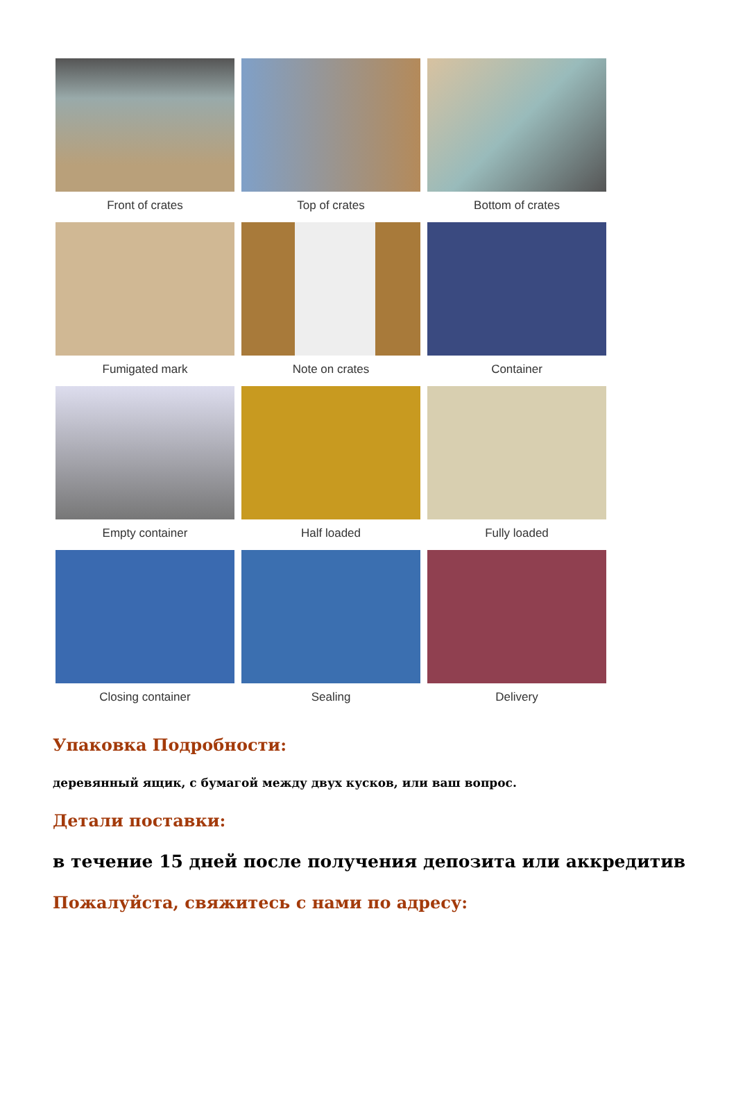Front of crates Top of crates Bottom of crates
Fumigated mark Note on crates Container
Empty container Half loaded Fully loaded
Closing container Sealing Delivery
Упаковка Подробности:
деревянный ящик, с бумагой между двух кусков, или ваш вопрос.
Детали поставки:
в течение 15 дней после получения депозита или аккредитив
Пожалуйста, свяжитесь с нами по адресу: